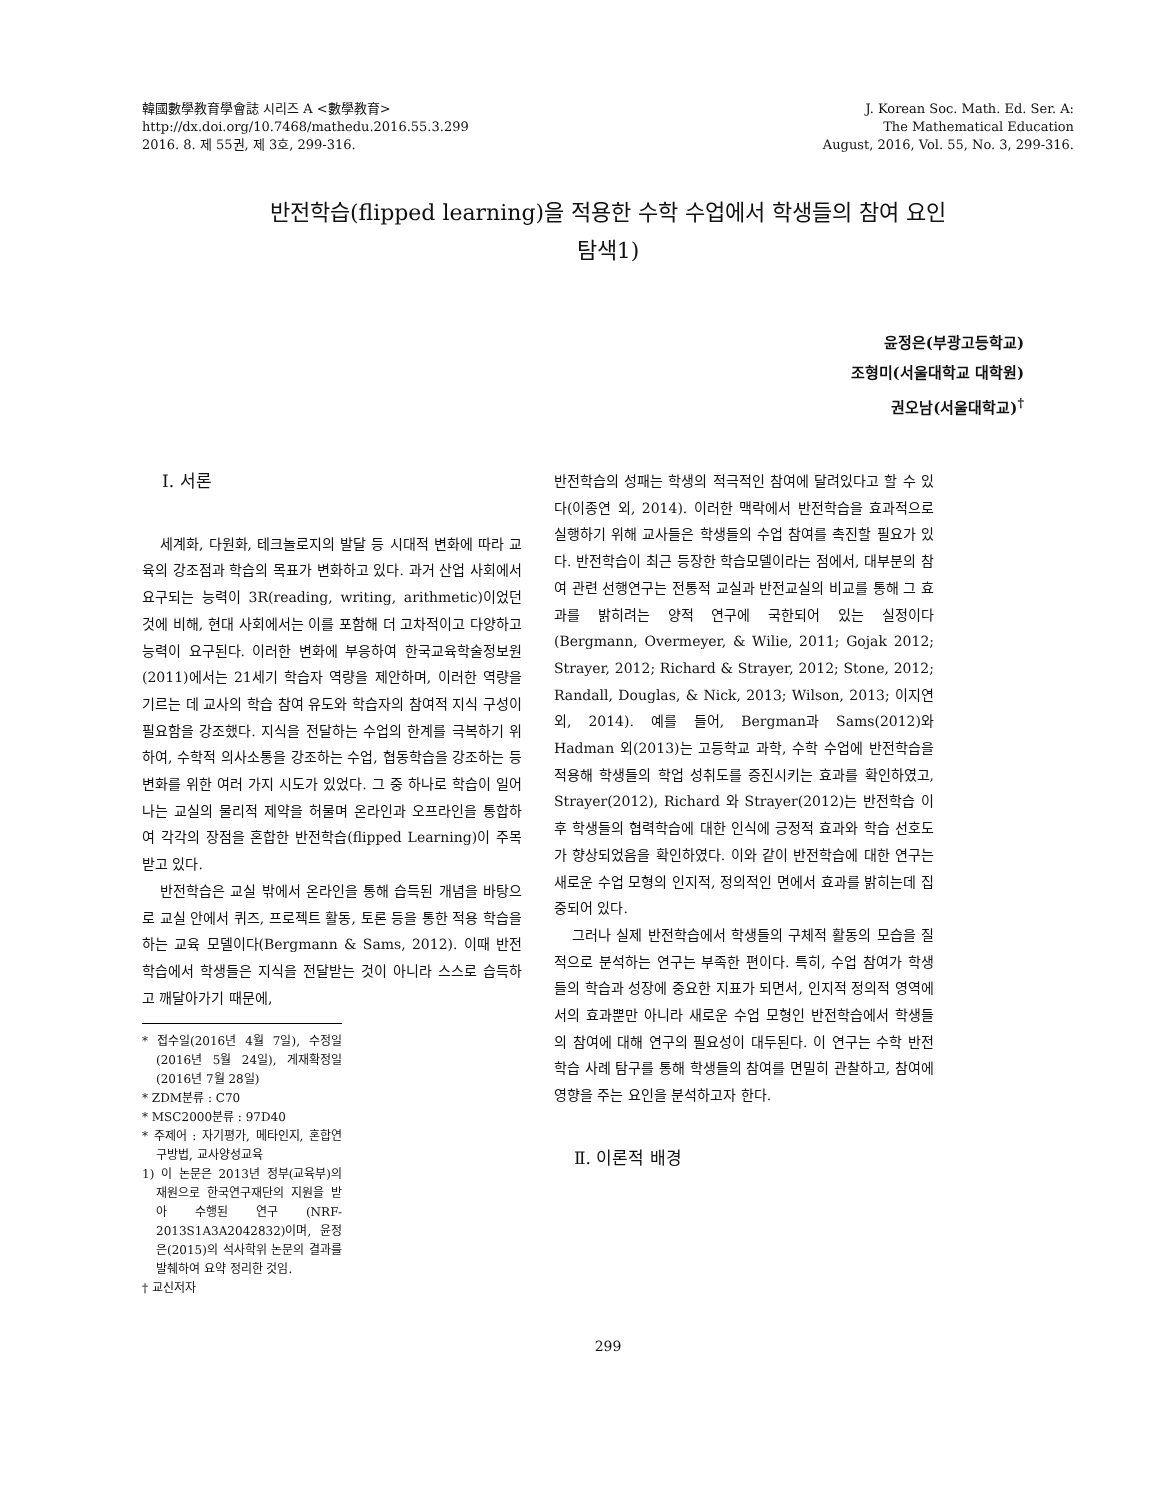韓國數學教育學會誌 시리즈 A <數學教育>
http://dx.doi.org/10.7468/mathedu.2016.55.3.299
2016. 8. 제 55권, 제 3호, 299-316.
J. Korean Soc. Math. Ed. Ser. A:
The Mathematical Education
August, 2016, Vol. 55, No. 3, 299-316.
반전학습(flipped learning)을 적용한 수학 수업에서 학생들의 참여 요인
탐색1)
윤정은(부광고등학교)
조형미(서울대학교 대학원)
권오남(서울대학교)<sup>†</sup>
Ⅰ. 서론
세계화, 다원화, 테크놀로지의 발달 등 시대적 변화에 따라 교육의 강조점과 학습의 목표가 변화하고 있다. 과거 산업 사회에서 요구되는 능력이 3R(reading, writing, arithmetic)이었던 것에 비해, 현대 사회에서는 이를 포함해 더 고차적이고 다양하고 능력이 요구된다. 이러한 변화에 부응하여 한국교육학술정보원(2011)에서는 21세기 학습자 역량을 제안하며, 이러한 역량을 기르는 데 교사의 학습 참여 유도와 학습자의 참여적 지식 구성이 필요함을 강조했다. 지식을 전달하는 수업의 한계를 극복하기 위하여, 수학적 의사소통을 강조하는 수업, 협동학습을 강조하는 등 변화를 위한 여러 가지 시도가 있었다. 그 중 하나로 학습이 일어나는 교실의 물리적 제약을 허물며 온라인과 오프라인을 통합하여 각각의 장점을 혼합한 반전학습(flipped Learning)이 주목받고 있다.
반전학습은 교실 밖에서 온라인을 통해 습득된 개념을 바탕으로 교실 안에서 퀴즈, 프로젝트 활동, 토론 등을 통한 적용 학습을 하는 교육 모델이다(Bergmann & Sams, 2012). 이때 반전학습에서 학생들은 지식을 전달받는 것이 아니라 스스로 습득하고 깨달아가기 때문에,
* 접수일(2016년 4월 7일), 수정일(2016년 5월 24일), 게재확정일(2016년 7월 28일)
* ZDM분류 : C70
* MSC2000분류 : 97D40
* 주제어 : 자기평가, 메타인지, 혼합연구방법, 교사양성교육
1) 이 논문은 2013년 정부(교육부)의 재원으로 한국연구재단의 지원을 받아 수행된 연구 (NRF-2013S1A3A2042832)이며, 윤정은(2015)의 석사학위 논문의 결과를 발췌하여 요약 정리한 것임.
† 교신저자
반전학습의 성패는 학생의 적극적인 참여에 달려있다고 할 수 있다(이종연 외, 2014). 이러한 맥락에서 반전학습을 효과적으로 실행하기 위해 교사들은 학생들의 수업 참여를 촉진할 필요가 있다. 반전학습이 최근 등장한 학습모델이라는 점에서, 대부분의 참여 관련 선행연구는 전통적 교실과 반전교실의 비교를 통해 그 효과를 밝히려는 양적 연구에 국한되어 있는 실정이다(Bergmann, Overmeyer, & Wilie, 2011; Gojak 2012; Strayer, 2012; Richard & Strayer, 2012; Stone, 2012; Randall, Douglas, & Nick, 2013; Wilson, 2013; 이지연 외, 2014). 예를 들어, Bergman과 Sams(2012)와 Hadman 외(2013)는 고등학교 과학, 수학 수업에 반전학습을 적용해 학생들의 학업 성취도를 증진시키는 효과를 확인하였고, Strayer(2012), Richard 와 Strayer(2012)는 반전학습 이후 학생들의 협력학습에 대한 인식에 긍정적 효과와 학습 선호도가 향상되었음을 확인하였다. 이와 같이 반전학습에 대한 연구는 새로운 수업 모형의 인지적, 정의적인 면에서 효과를 밝히는데 집중되어 있다.
그러나 실제 반전학습에서 학생들의 구체적 활동의 모습을 질적으로 분석하는 연구는 부족한 편이다. 특히, 수업 참여가 학생들의 학습과 성장에 중요한 지표가 되면서, 인지적 정의적 영역에서의 효과뿐만 아니라 새로운 수업 모형인 반전학습에서 학생들의 참여에 대해 연구의 필요성이 대두된다. 이 연구는 수학 반전학습 사례 탐구를 통해 학생들의 참여를 면밀히 관찰하고, 참여에 영향을 주는 요인을 분석하고자 한다.
Ⅱ. 이론적 배경
299